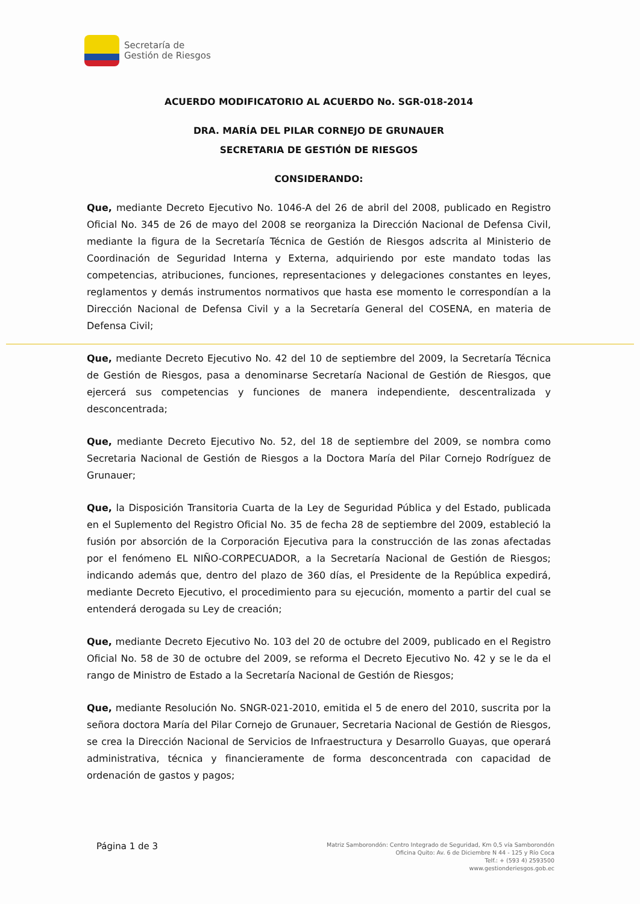Secretaría de
Gestión de Riesgos
ACUERDO MODIFICATORIO AL ACUERDO No. SGR-018-2014
DRA. MARÍA DEL PILAR CORNEJO DE GRUNAUER
SECRETARIA DE GESTIÓN DE RIESGOS
CONSIDERANDO:
Que, mediante Decreto Ejecutivo No. 1046-A del 26 de abril del 2008, publicado en Registro Oficial No. 345 de 26 de mayo del 2008 se reorganiza la Dirección Nacional de Defensa Civil, mediante la figura de la Secretaría Técnica de Gestión de Riesgos adscrita al Ministerio de Coordinación de Seguridad Interna y Externa, adquiriendo por este mandato todas las competencias, atribuciones, funciones, representaciones y delegaciones constantes en leyes, reglamentos y demás instrumentos normativos que hasta ese momento le correspondían a la Dirección Nacional de Defensa Civil y a la Secretaría General del COSENA, en materia de Defensa Civil;
Que, mediante Decreto Ejecutivo No. 42 del 10 de septiembre del 2009, la Secretaría Técnica de Gestión de Riesgos, pasa a denominarse Secretaría Nacional de Gestión de Riesgos, que ejercerá sus competencias y funciones de manera independiente, descentralizada y desconcentrada;
Que, mediante Decreto Ejecutivo No. 52, del 18 de septiembre del 2009, se nombra como Secretaria Nacional de Gestión de Riesgos a la Doctora María del Pilar Cornejo Rodríguez de Grunauer;
Que, la Disposición Transitoria Cuarta de la Ley de Seguridad Pública y del Estado, publicada en el Suplemento del Registro Oficial No. 35 de fecha 28 de septiembre del 2009, estableció la fusión por absorción de la Corporación Ejecutiva para la construcción de las zonas afectadas por el fenómeno EL NIÑO-CORPECUADOR, a la Secretaría Nacional de Gestión de Riesgos; indicando además que, dentro del plazo de 360 días, el Presidente de la República expedirá, mediante Decreto Ejecutivo, el procedimiento para su ejecución, momento a partir del cual se entenderá derogada su Ley de creación;
Que, mediante Decreto Ejecutivo No. 103 del 20 de octubre del 2009, publicado en el Registro Oficial No. 58 de 30 de octubre del 2009, se reforma el Decreto Ejecutivo No. 42 y se le da el rango de Ministro de Estado a la Secretaría Nacional de Gestión de Riesgos;
Que, mediante Resolución No. SNGR-021-2010, emitida el 5 de enero del 2010, suscrita por la señora doctora María del Pilar Cornejo de Grunauer, Secretaria Nacional de Gestión de Riesgos, se crea la Dirección Nacional de Servicios de Infraestructura y Desarrollo Guayas, que operará administrativa, técnica y financieramente de forma desconcentrada con capacidad de ordenación de gastos y pagos;
Página 1 de 3
Matriz Samborondón: Centro Integrado de Seguridad, Km 0,5 vía Samborondón
Oficina Quito: Av. 6 de Diciembre N 44 - 125 y Río Coca
Telf.: + (593 4) 2593500
www.gestionderiesgos.gob.ec